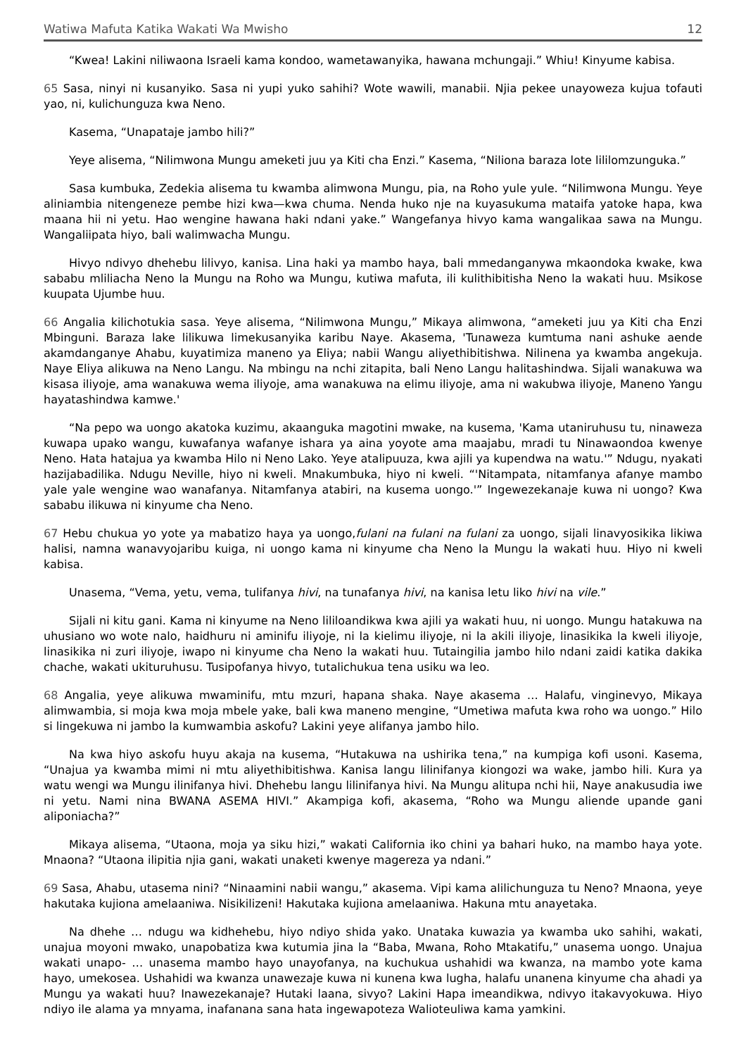Watiwa Mafuta Katika Wakati Wa Mwisho 12
“Kwea! Lakini niliwaona Israeli kama kondoo, wametawanyika, hawana mchungaji.” Whiu! Kinyume kabisa.
65 Sasa, ninyi ni kusanyiko. Sasa ni yupi yuko sahihi? Wote wawili, manabii. Njia pekee unayoweza kujua tofauti yao, ni, kulichunguza kwa Neno.
Kasema, “Unapataje jambo hili?”
Yeye alisema, “Nilimwona Mungu ameketi juu ya Kiti cha Enzi.” Kasema, “Niliona baraza lote lililomzunguka.”
Sasa kumbuka, Zedekia alisema tu kwamba alimwona Mungu, pia, na Roho yule yule. “Nilimwona Mungu. Yeye aliniambia nitengeneze pembe hizi kwa—kwa chuma. Nenda huko nje na kuyasukuma mataifa yatoke hapa, kwa maana hii ni yetu. Hao wengine hawana haki ndani yake.” Wangefanya hivyo kama wangalikaa sawa na Mungu. Wangaliipata hiyo, bali walimwacha Mungu.
Hivyo ndivyo dhehebu lilivyo, kanisa. Lina haki ya mambo haya, bali mmedanganywa mkaondoka kwake, kwa sababu mliliacha Neno la Mungu na Roho wa Mungu, kutiwa mafuta, ili kulithibitisha Neno la wakati huu. Msikose kuupata Ujumbe huu.
66 Angalia kilichotukia sasa. Yeye alisema, “Nilimwona Mungu,” Mikaya alimwona, “ameketi juu ya Kiti cha Enzi Mbinguni. Baraza lake lilikuwa limekusanyika karibu Naye. Akasema, 'Tunaweza kumtuma nani ashuke aende akamdanganye Ahabu, kuyatimiza maneno ya Eliya; nabii Wangu aliyethibitishwa. Nilinena ya kwamba angekuja. Naye Eliya alikuwa na Neno Langu. Na mbingu na nchi zitapita, bali Neno Langu halitashindwa. Sijali wanakuwa wa kisasa iliyoje, ama wanakuwa wema iliyoje, ama wanakuwa na elimu iliyoje, ama ni wakubwa iliyoje, Maneno Yangu hayatashindwa kamwe.'
“Na pepo wa uongo akatoka kuzimu, akaanguka magotini mwake, na kusema, 'Kama utaniruhusu tu, ninaweza kuwapa upako wangu, kuwafanya wafanye ishara ya aina yoyote ama maajabu, mradi tu Ninawaondoa kwenye Neno. Hata hatajua ya kwamba Hilo ni Neno Lako. Yeye atalipuuza, kwa ajili ya kupendwa na watu.'” Ndugu, nyakati hazijabadilika. Ndugu Neville, hiyo ni kweli. Mnakumbuka, hiyo ni kweli. “'Nitampata, nitamfanya afanye mambo yale yale wengine wao wanafanya. Nitamfanya atabiri, na kusema uongo.'” Ingewezekanaje kuwa ni uongo? Kwa sababu ilikuwa ni kinyume cha Neno.
67 Hebu chukua yo yote ya mabatizo haya ya uongo,fulani na fulani na fulani za uongo, sijali linavyosikika likiwa halisi, namna wanavyojaribu kuiga, ni uongo kama ni kinyume cha Neno la Mungu la wakati huu. Hiyo ni kweli kabisa.
Unasema, “Vema, yetu, vema, tulifanya hivi, na tunafanya hivi, na kanisa letu liko hivi na vile.”
Sijali ni kitu gani. Kama ni kinyume na Neno lililoandikwa kwa ajili ya wakati huu, ni uongo. Mungu hatakuwa na uhusiano wo wote nalo, haidhuru ni aminifu iliyoje, ni la kielimu iliyoje, ni la akili iliyoje, linasikika la kweli iliyoje, linasikika ni zuri iliyoje, iwapo ni kinyume cha Neno la wakati huu. Tutaingilia jambo hilo ndani zaidi katika dakika chache, wakati ukituruhusu. Tusipofanya hivyo, tutalichukua tena usiku wa leo.
68 Angalia, yeye alikuwa mwaminifu, mtu mzuri, hapana shaka. Naye akasema … Halafu, vinginevyo, Mikaya alimwambia, si moja kwa moja mbele yake, bali kwa maneno mengine, “Umetiwa mafuta kwa roho wa uongo.” Hilo si lingekuwa ni jambo la kumwambia askofu? Lakini yeye alifanya jambo hilo.
Na kwa hiyo askofu huyu akaja na kusema, “Hutakuwa na ushirika tena,” na kumpiga kofi usoni. Kasema, “Unajua ya kwamba mimi ni mtu aliyethibitishwa. Kanisa langu lilinifanya kiongozi wa wake, jambo hili. Kura ya watu wengi wa Mungu ilinifanya hivi. Dhehebu langu lilinifanya hivi. Na Mungu alitupa nchi hii, Naye anakusudia iwe ni yetu. Nami nina BWANA ASEMA HIVI.” Akampiga kofi, akasema, “Roho wa Mungu aliende upande gani aliponiacha?”
Mikaya alisema, “Utaona, moja ya siku hizi,” wakati California iko chini ya bahari huko, na mambo haya yote. Mnaona? “Utaona ilipitia njia gani, wakati unaketi kwenye magereza ya ndani.”
69 Sasa, Ahabu, utasema nini? “Ninaamini nabii wangu,” akasema. Vipi kama alilichunguza tu Neno? Mnaona, yeye hakutaka kujiona amelaaniwa. Nisikilizeni! Hakutaka kujiona amelaaniwa. Hakuna mtu anayetaka.
Na dhehe … ndugu wa kidhehebu, hiyo ndiyo shida yako. Unataka kuwazia ya kwamba uko sahihi, wakati, unajua moyoni mwako, unapobatiza kwa kutumia jina la “Baba, Mwana, Roho Mtakatifu,” unasema uongo. Unajua wakati unapo- … unasema mambo hayo unayofanya, na kuchukua ushahidi wa kwanza, na mambo yote kama hayo, umekosea. Ushahidi wa kwanza unawezaje kuwa ni kunena kwa lugha, halafu unanena kinyume cha ahadi ya Mungu ya wakati huu? Inawezekanaje? Hutaki laana, sivyo? Lakini Hapa imeandikwa, ndivyo itakavyokuwa. Hiyo ndiyo ile alama ya mnyama, inafanana sana hata ingewapoteza Walioteuliwa kama yamkini.